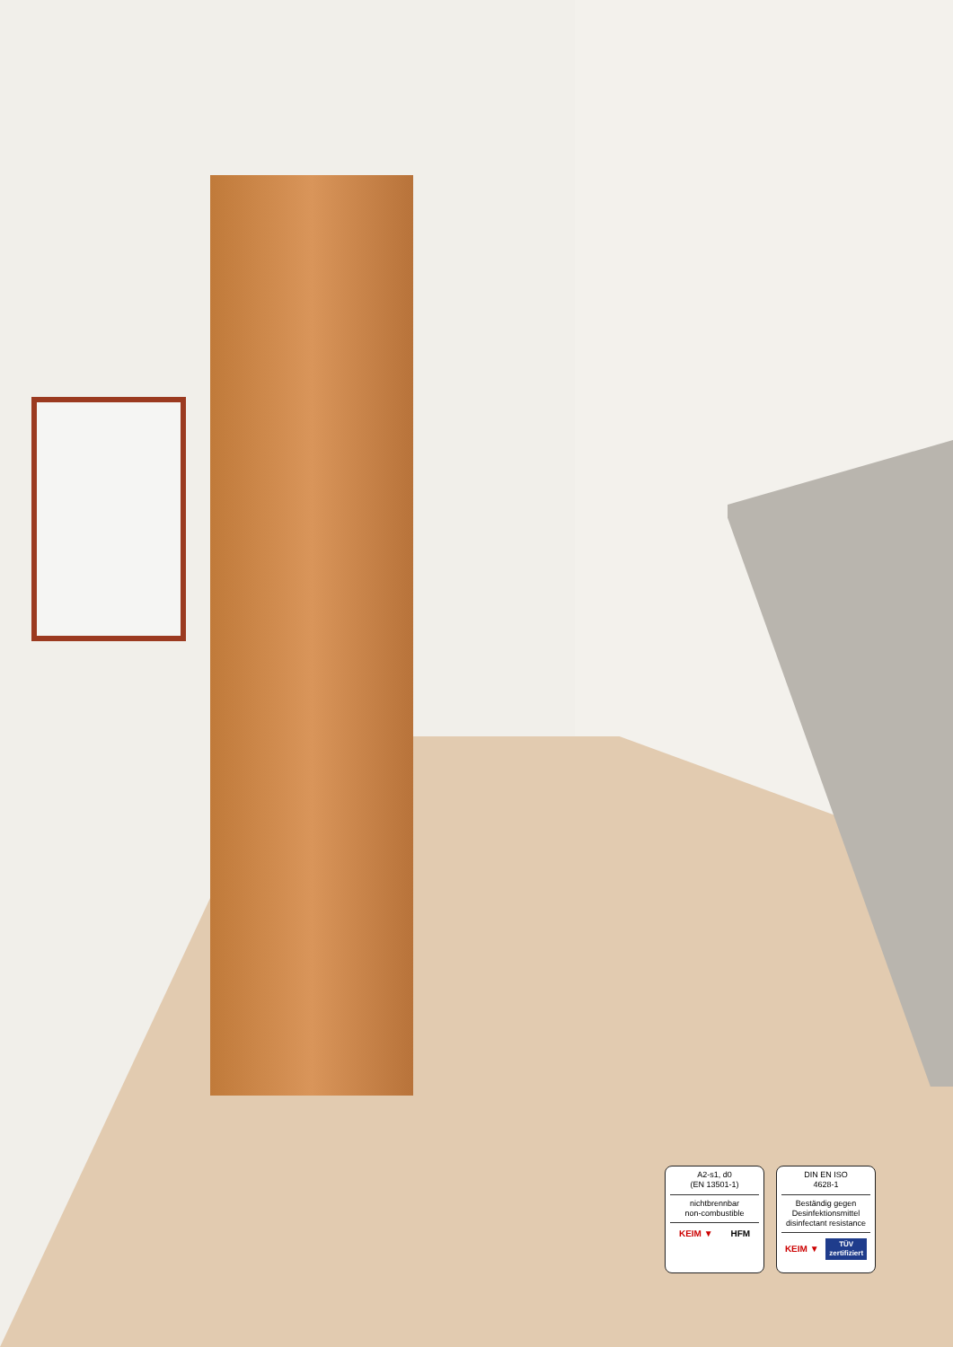A2-s1, d0
(EN 13501-1)
nichtbrennbar
non-combustible
KEIM ▼ HFM
DIN EN ISO
4628-1
Beständig gegen
Desinfektionsmittel
disinfectant resistance
KEIM ▼ TÜV
zertifiziert